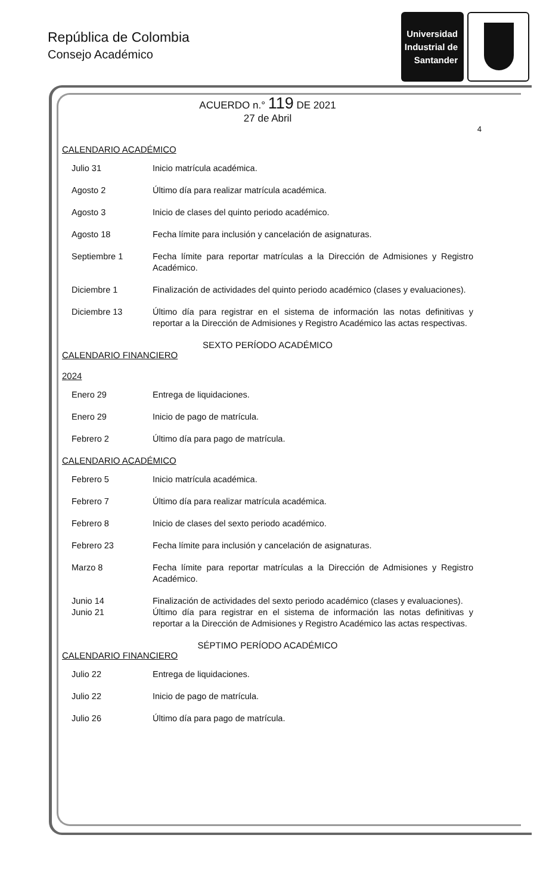República de Colombia
Consejo Académico
Universidad
Industrial de
Santander
ACUERDO n.° 119 DE 2021
27 de Abril
4
CALENDARIO ACADÉMICO
Julio 31 Inicio matrícula académica.
Agosto 2 Último día para realizar matrícula académica.
Agosto 3 Inicio de clases del quinto periodo académico.
Agosto 18 Fecha límite para inclusión y cancelación de asignaturas.
Septiembre 1 Fecha límite para reportar matrículas a la Dirección de Admisiones y Registro Académico.
Diciembre 1 Finalización de actividades del quinto periodo académico (clases y evaluaciones).
Diciembre 13 Último día para registrar en el sistema de información las notas definitivas y reportar a la Dirección de Admisiones y Registro Académico las actas respectivas.
SEXTO PERÍODO ACADÉMICO
CALENDARIO FINANCIERO
2024
Enero 29 Entrega de liquidaciones.
Enero 29 Inicio de pago de matrícula.
Febrero 2 Último día para pago de matrícula.
CALENDARIO ACADÉMICO
Febrero 5 Inicio matrícula académica.
Febrero 7 Último día para realizar matrícula académica.
Febrero 8 Inicio de clases del sexto periodo académico.
Febrero 23 Fecha límite para inclusión y cancelación de asignaturas.
Marzo 8 Fecha límite para reportar matrículas a la Dirección de Admisiones y Registro Académico.
Junio 14 Finalización de actividades del sexto periodo académico (clases y evaluaciones).
Junio 21 Último día para registrar en el sistema de información las notas definitivas y reportar a la Dirección de Admisiones y Registro Académico las actas respectivas.
SÉPTIMO PERÍODO ACADÉMICO
CALENDARIO FINANCIERO
Julio 22 Entrega de liquidaciones.
Julio 22 Inicio de pago de matrícula.
Julio 26 Último día para pago de matrícula.